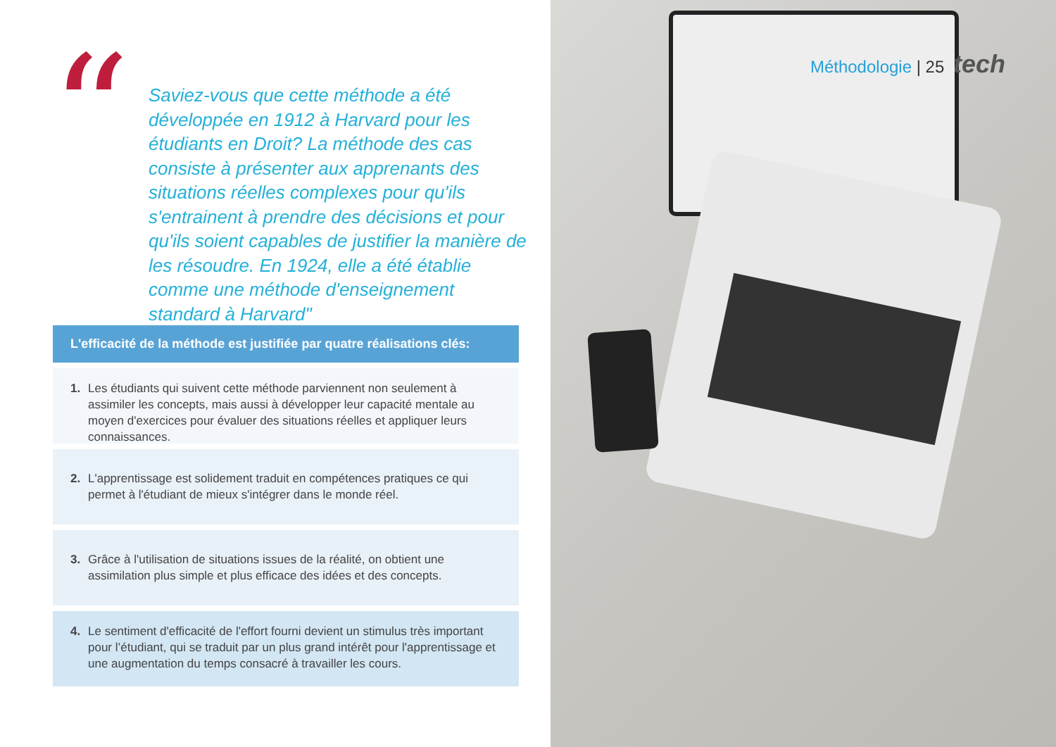“
Saviez-vous que cette méthode a été développée en 1912 à Harvard pour les étudiants en Droit? La méthode des cas consiste à présenter aux apprenants des situations réelles complexes pour qu'ils s'entrainent à prendre des décisions et pour qu'ils soient capables de justifier la manière de les résoudre. En 1924, elle a été établie comme une méthode d'enseignement standard à Harvard"
L'efficacité de la méthode est justifiée par quatre réalisations clés:
1. Les étudiants qui suivent cette méthode parviennent non seulement à assimiler les concepts, mais aussi à développer leur capacité mentale au moyen d'exercices pour évaluer des situations réelles et appliquer leurs connaissances.
2. L'apprentissage est solidement traduit en compétences pratiques ce qui permet à l'étudiant de mieux s'intégrer dans le monde réel.
3. Grâce à l'utilisation de situations issues de la réalité, on obtient une assimilation plus simple et plus efficace des idées et des concepts.
4. Le sentiment d'efficacité de l'effort fourni devient un stimulus très important pour l’étudiant, qui se traduit par un plus grand intérêt pour l'apprentissage et une augmentation du temps consacré à travailler les cours.
Méthodologie | 25 tech